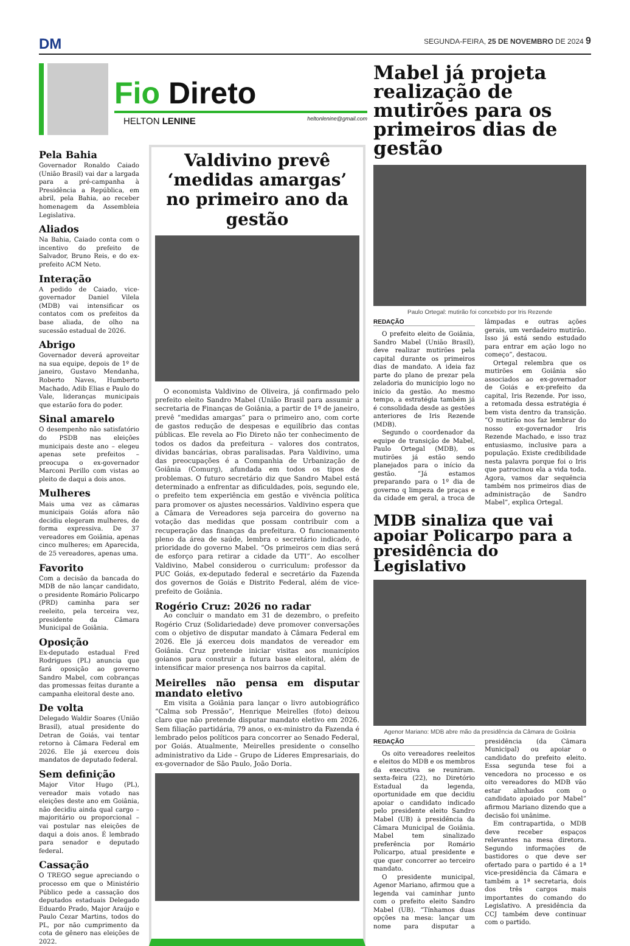DM
SEGUNDA-FEIRA, 25 DE NOVEMBRO DE 2024 9
Fio Direto
HELTON LENINE heltonlenine@gmail.com
Pela Bahia
Governador Ronaldo Caiado (União Brasil) vai dar a largada para a pré-campanha à Presidência a República, em abril, pela Bahia, ao receber homenagem da Assembleia Legislativa.
Aliados
Na Bahia, Caiado conta com o incentivo do prefeito de Salvador, Bruno Reis, e do ex-prefeito ACM Neto.
Interação
A pedido de Caiado, vice-governador Daniel Vilela (MDB) vai intensificar os contatos com os prefeitos da base aliada, de olho na sucessão estadual de 2026.
Abrigo
Governador deverá aproveitar na sua equipe, depois de 1º de janeiro, Gustavo Mendanha, Roberto Naves, Humberto Machado, Adib Elias e Paulo do Vale, lideranças municipais que estarão fora do poder.
Sinal amarelo
O desempenho não satisfatório do PSDB nas eleições municipais deste ano – elegeu apenas sete prefeitos – preocupa o ex-governador Marconi Perillo com vistas ao pleito de daqui a dois anos.
Mulheres
Mais uma vez as câmaras municipais Goiás afora não decidiu elegeram mulheres, de forma expressiva. De 37 vereadores em Goiânia, apenas cinco mulheres; em Aparecida, de 25 vereadores, apenas uma.
Favorito
Com a decisão da bancada do MDB de não lançar candidato, o presidente Romário Policarpo (PRD) caminha para ser reeleito, pela terceira vez, presidente da Câmara Municipal de Goiânia.
Oposição
Ex-deputado estadual Fred Rodrigues (PL) anuncia que fará oposição ao governo Sandro Mabel, com cobranças das promessas feitas durante a campanha eleitoral deste ano.
De volta
Delegado Waldir Soares (União Brasil), atual presidente do Detran de Goiás, vai tentar retorno à Câmara Federal em 2026. Ele já exerceu dois mandatos de deputado federal.
Sem definição
Major Vitor Hugo (PL), vereador mais votado nas eleições deste ano em Goiânia, não decidiu ainda qual cargo – majoritário ou proporcional – vai postular nas eleições de daqui a dois anos. É lembrado para senador e deputado federal.
Cassação
O TREGO segue apreciando o processo em que o Ministério Público pede a cassação dos deputados estaduais Delegado Eduardo Prado, Major Araújo e Paulo Cezar Martins, todos do PL, por não cumprimento da cota de gênero nas eleições de 2022.
Valdivino prevê ‘medidas amargas’ no primeiro ano da gestão
O economista Valdivino de Oliveira, já confirmado pelo prefeito eleito Sandro Mabel (União Brasil para assumir a secretaria de Finanças de Goiânia, a partir de 1º de janeiro, prevê “medidas amargas” para o primeiro ano, com corte de gastos redução de despesas e equilíbrio das contas públicas. Ele revela ao Fio Direto não ter conhecimento de todos os dados da prefeitura – valores dos contratos, dívidas bancárias, obras paralisadas. Para Valdivino, uma das preocupações é a Companhia de Urbanização de Goiânia (Comurg), afundada em todos os tipos de problemas. O futuro secretário diz que Sandro Mabel está determinado a enfrentar as dificuldades, pois, segundo ele, o prefeito tem experiência em gestão e vivência política para promover os ajustes necessários. Valdivino espera que a Câmara de Vereadores seja parceira do governo na votação das medidas que possam contribuir com a recuperação das finanças da prefeitura. O funcionamento pleno da área de saúde, lembra o secretário indicado, é prioridade do governo Mabel. “Os primeiros cem dias será de esforço para retirar a cidade da UTI”. Ao escolher Valdivino, Mabel considerou o curriculum: professor da PUC Goiás, ex-deputado federal e secretário da Fazenda dos governos de Goiás e Distrito Federal, além de vice-prefeito de Goiânia.
Rogério Cruz: 2026 no radar
Ao concluir o mandato em 31 de dezembro, o prefeito Rogério Cruz (Solidariedade) deve promover conversações com o objetivo de disputar mandato à Câmara Federal em 2026. Ele já exerceu dois mandatos de vereador em Goiânia. Cruz pretende iniciar visitas aos municípios goianos para construir a futura base eleitoral, além de intensificar maior presença nos bairros da capital.
Meirelles não pensa em disputar mandato eletivo
Em visita a Goiânia para lançar o livro autobiográfico “Calma sob Pressão”, Henrique Meirelles (foto) deixou claro que não pretende disputar mandato eletivo em 2026. Sem filiação partidária, 79 anos, o ex-ministro da Fazenda é lembrado pelos políticos para concorrer ao Senado Federal, por Goiás. Atualmente, Meirelles presidente o conselho administrativo da Lide – Grupo de Líderes Empresariais, do ex-governador de São Paulo, João Doria.
Mabel já projeta realização de mutirões para os primeiros dias de gestão
Paulo Ortegal: mutirão foi concebido por Iris Rezende
REDAÇÃO
O prefeito eleito de Goiânia, Sandro Mabel (União Brasil), deve realizar mutirões pela capital durante os primeiros dias de mandato. A ideia faz parte do plano de prezar pela zeladoria do município logo no início da gestão. Ao mesmo tempo, a estratégia também já é consolidada desde as gestões anteriores de Iris Rezende (MDB).
Segundo o coordenador da equipe de transição de Mabel, Paulo Ortegal (MDB), os mutirões já estão sendo planejados para o início da gestão. “Já estamos preparando para o 1º dia de governo q limpeza de praças e da cidade em geral, a troca de lâmpadas e outras ações gerais, um verdadeiro mutirão. Isso já está sendo estudado para entrar em ação logo no começo”, destacou.
Ortegal relembra que os mutirões em Goiânia são associados ao ex-governador de Goiás e ex-prefeito da capital, Iris Rezende. Por isso, a retomada dessa estratégia é bem vista dentro da transição. “O mutirão nos faz lembrar do nosso ex-governador Iris Rezende Machado, e isso traz entusiasmo, inclusive para a população. Existe credibilidade nesta palavra porque foi o Iris que patrocinou ela a vida toda. Agora, vamos dar sequência também nos primeiros dias de administração de Sandro Mabel”, explica Ortegal.
MDB sinaliza que vai apoiar Policarpo para a presidência do Legislativo
Agenor Mariano: MDB abre mão da presidência da Câmara de Goiânia
REDAÇÃO
Os oito vereadores reeleitos e eleitos do MDB e os membros da executiva se reuniram. sexta-feira (22), no Diretório Estadual da legenda, oportunidade em que decidiu apoiar o candidato indicado pelo presidente eleito Sandro Mabel (UB) à presidência da Câmara Municipal de Goiânia. Mabel tem sinalizado preferência por Romário Policarpo, atual presidente e que quer concorrer ao terceiro mandato.
O presidente municipal, Agenor Mariano, afirmou que a legenda vai caminhar junto com o prefeito eleito Sandro Mabel (UB). “Tínhamos duas opções na mesa: lançar um nome para disputar a presidência (da Câmara Municipal) ou apoiar o candidato do prefeito eleito. Essa segunda tese foi a vencedora no processo e os oito vereadores do MDB vão estar alinhados com o candidato apoiado por Mabel” afirmou Mariano dizendo que a decisão foi unânime.
Em contrapartida, o MDB deve receber espaços relevantes na mesa diretora. Segundo informações de bastidores o que deve ser ofertado para o partido é a 1ª vice-presidência da Câmara e também a 1ª secretaria, dois dos três cargos mais importantes do comando do Legislativo. A presidência da CCJ também deve continuar com o partido.